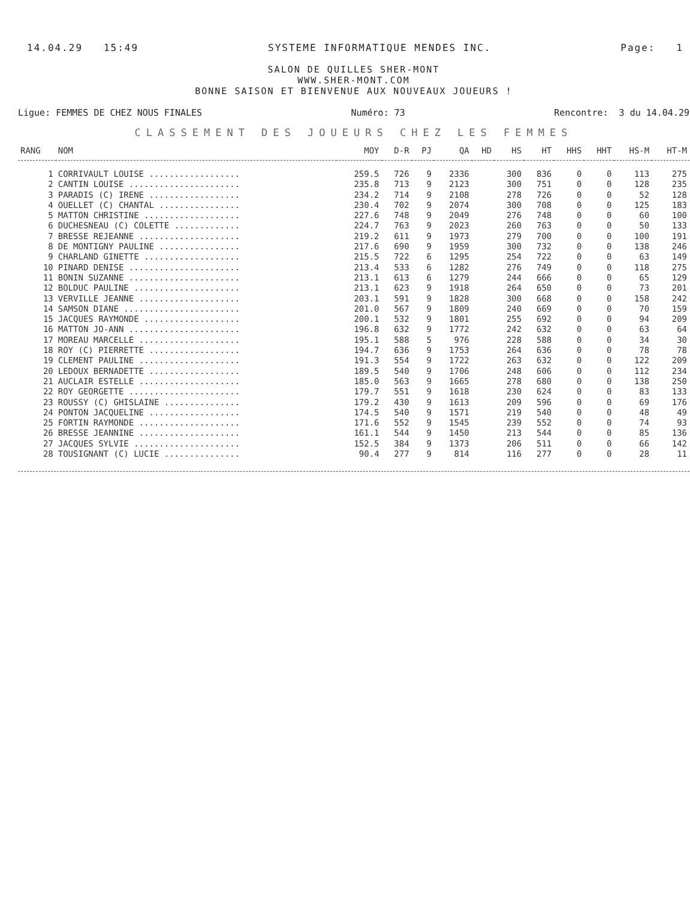14.04.29 15:49 SYSTEME INFORMATIQUE MENDES INC. Page: 1
SALON DE QUILLES SHER-MONT
WWW.SHER-MONT.COM
BONNE SAISON ET BIENVENUE AUX NOUVEAUX JOUEURS !
Ligue: FEMMES DE CHEZ NOUS FINALES Numéro: 73 Rencontre: 3 du 14.04.29
CLASSEMENT DES JOUEURS CHEZ LES FEMMES
| RANG | NOM | MOY | D-R | PJ | QA | HD | HS | HT | HHS | HHT | HS-M | HT-M |
| --- | --- | --- | --- | --- | --- | --- | --- | --- | --- | --- | --- | --- |
| 1 | CORRIVAULT LOUISE .................. | 259.5 | 726 | 9 | 2336 | | 300 | 836 | 0 | 0 | 113 | 275 |
| 2 | CANTIN LOUISE ...................... | 235.8 | 713 | 9 | 2123 | | 300 | 751 | 0 | 0 | 128 | 235 |
| 3 | PARADIS (C) IRENE .................. | 234.2 | 714 | 9 | 2108 | | 278 | 726 | 0 | 0 | 52 | 128 |
| 4 | OUELLET (C) CHANTAL ................ | 230.4 | 702 | 9 | 2074 | | 300 | 708 | 0 | 0 | 125 | 183 |
| 5 | MATTON CHRISTINE ................... | 227.6 | 748 | 9 | 2049 | | 276 | 748 | 0 | 0 | 60 | 100 |
| 6 | DUCHESNEAU (C) COLETTE ............. | 224.7 | 763 | 9 | 2023 | | 260 | 763 | 0 | 0 | 50 | 133 |
| 7 | BRESSE REJEANNE .................... | 219.2 | 611 | 9 | 1973 | | 279 | 700 | 0 | 0 | 100 | 191 |
| 8 | DE MONTIGNY PAULINE ................ | 217.6 | 690 | 9 | 1959 | | 300 | 732 | 0 | 0 | 138 | 246 |
| 9 | CHARLAND GINETTE ................... | 215.5 | 722 | 6 | 1295 | | 254 | 722 | 0 | 0 | 63 | 149 |
| 10 | PINARD DENISE ...................... | 213.4 | 533 | 6 | 1282 | | 276 | 749 | 0 | 0 | 118 | 275 |
| 11 | BONIN SUZANNE ...................... | 213.1 | 613 | 6 | 1279 | | 244 | 666 | 0 | 0 | 65 | 129 |
| 12 | BOLDUC PAULINE ..................... | 213.1 | 623 | 9 | 1918 | | 264 | 650 | 0 | 0 | 73 | 201 |
| 13 | VERVILLE JEANNE .................... | 203.1 | 591 | 9 | 1828 | | 300 | 668 | 0 | 0 | 158 | 242 |
| 14 | SAMSON DIANE ....................... | 201.0 | 567 | 9 | 1809 | | 240 | 669 | 0 | 0 | 70 | 159 |
| 15 | JACQUES RAYMONDE ................... | 200.1 | 532 | 9 | 1801 | | 255 | 692 | 0 | 0 | 94 | 209 |
| 16 | MATTON JO-ANN ...................... | 196.8 | 632 | 9 | 1772 | | 242 | 632 | 0 | 0 | 63 | 64 |
| 17 | MOREAU MARCELLE .................... | 195.1 | 588 | 5 | 976 | | 228 | 588 | 0 | 0 | 34 | 30 |
| 18 | ROY (C) PIERRETTE .................. | 194.7 | 636 | 9 | 1753 | | 264 | 636 | 0 | 0 | 78 | 78 |
| 19 | CLEMENT PAULINE .................... | 191.3 | 554 | 9 | 1722 | | 263 | 632 | 0 | 0 | 122 | 209 |
| 20 | LEDOUX BERNADETTE .................. | 189.5 | 540 | 9 | 1706 | | 248 | 606 | 0 | 0 | 112 | 234 |
| 21 | AUCLAIR ESTELLE .................... | 185.0 | 563 | 9 | 1665 | | 278 | 680 | 0 | 0 | 138 | 250 |
| 22 | ROY GEORGETTE ...................... | 179.7 | 551 | 9 | 1618 | | 230 | 624 | 0 | 0 | 83 | 133 |
| 23 | ROUSSY (C) GHISLAINE ............... | 179.2 | 430 | 9 | 1613 | | 209 | 596 | 0 | 0 | 69 | 176 |
| 24 | PONTON JACQUELINE .................. | 174.5 | 540 | 9 | 1571 | | 219 | 540 | 0 | 0 | 48 | 49 |
| 25 | FORTIN RAYMONDE .................... | 171.6 | 552 | 9 | 1545 | | 239 | 552 | 0 | 0 | 74 | 93 |
| 26 | BRESSE JEANNINE .................... | 161.1 | 544 | 9 | 1450 | | 213 | 544 | 0 | 0 | 85 | 136 |
| 27 | JACQUES SYLVIE ..................... | 152.5 | 384 | 9 | 1373 | | 206 | 511 | 0 | 0 | 66 | 142 |
| 28 | TOUSIGNANT (C) LUCIE ............... | 90.4 | 277 | 9 | 814 | | 116 | 277 | 0 | 0 | 28 | 11 |